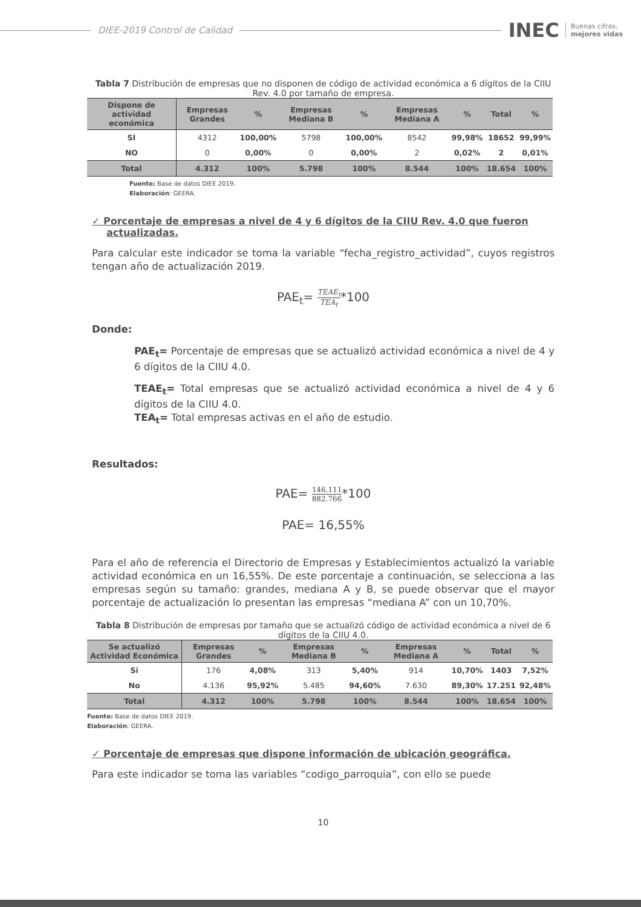DIEE-2019 Control de Calidad
INEC Buenas cifras,
mejores vidas
Tabla 7 Distribución de empresas que no disponen de código de actividad económica a 6 dígitos de la CIIU Rev. 4.0 por tamaño de empresa.
| Dispone de actividad económica | Empresas Grandes | % | Empresas Mediana B | % | Empresas Mediana A | % | Total | % |
| --- | --- | --- | --- | --- | --- | --- | --- | --- |
| SI | 4312 | 100,00% | 5798 | 100,00% | 8542 | 99,98% | 18652 | 99,99% |
| NO | 0 | 0,00% | 0 | 0,00% | 2 | 0,02% | 2 | 0,01% |
| Total | 4.312 | 100% | 5.798 | 100% | 8.544 | 100% | 18.654 | 100% |
Fuente: Base de datos DIEE 2019.
Elaboración: GEERA.
✓ Porcentaje de empresas a nivel de 4 y 6 dígitos de la CIIU Rev. 4.0 que fueron actualizadas.
Para calcular este indicador se toma la variable “fecha_registro_actividad”, cuyos registros tengan año de actualización 2019.
PAE<sub>t</sub>= TEAE<sub>t</sub> TEA<sub>t</sub>*100
Donde:
PAE<sub>t</sub>= Porcentaje de empresas que se actualizó actividad económica a nivel de 4 y 6 dígitos de la CIIU 4.0.
TEAE<sub>t</sub>= Total empresas que se actualizó actividad económica a nivel de 4 y 6 dígitos de la CIIU 4.0.
TEA<sub>t</sub>= Total empresas activas en el año de estudio.
Resultados:
PAE= 146.111 882.766*100
PAE= 16,55%
Para el año de referencia el Directorio de Empresas y Establecimientos actualizó la variable actividad económica en un 16,55%. De este porcentaje a continuación, se selecciona a las empresas según su tamaño: grandes, mediana A y B, se puede observar que el mayor porcentaje de actualización lo presentan las empresas “mediana A” con un 10,70%.
Tabla 8 Distribución de empresas por tamaño que se actualizó código de actividad económica a nivel de 6 dígitos de la CIIU 4.0.
| Se actualizó Actividad Económica | Empresas Grandes | % | Empresas Mediana B | % | Empresas Mediana A | % | Total | % |
| --- | --- | --- | --- | --- | --- | --- | --- | --- |
| Si | 176 | 4,08% | 313 | 5,40% | 914 | 10,70% | 1403 | 7,52% |
| No | 4.136 | 95,92% | 5.485 | 94,60% | 7.630 | 89,30% | 17.251 | 92,48% |
| Total | 4.312 | 100% | 5.798 | 100% | 8.544 | 100% | 18.654 | 100% |
Fuente: Base de datos DIEE 2019.
Elaboración: GEERA.
✓ Porcentaje de empresas que dispone información de ubicación geográfica.
Para este indicador se toma las variables “codigo_parroquia”, con ello se puede
10